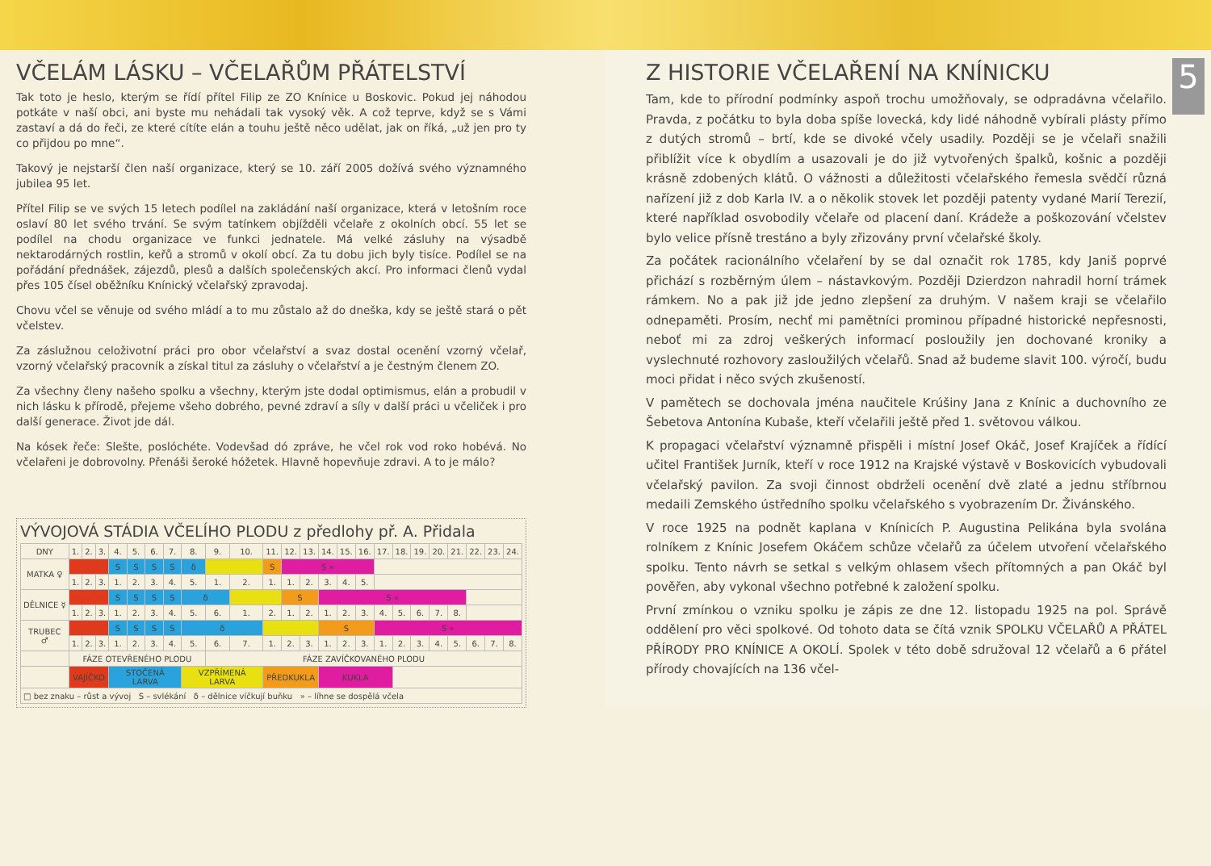VČELÁM LÁSKU – VČELAŘŮM PŘÁTELSTVÍ
Tak toto je heslo, kterým se řídí přítel Filip ze ZO Knínice u Boskovic. Pokud jej náhodou potkáte v naší obci, ani byste mu nehádali tak vysoký věk. A což teprve, když se s Vámi zastaví a dá do řeči, ze které cítíte elán a touhu ještě něco udělat, jak on říká, „už jen pro ty co přijdou po mne“.
Takový je nejstarší člen naší organizace, který se 10. září 2005 dožívá svého významného jubilea 95 let.
Přítel Filip se ve svých 15 letech podílel na zakládání naší organizace, která v letošním roce oslaví 80 let svého trvání. Se svým tatínkem objížděli včelaře z okolních obcí. 55 let se podílel na chodu organizace ve funkci jednatele. Má velké zásluhy na výsadbě nektarodárných rostlin, keřů a stromů v okolí obcí. Za tu dobu jich byly tisíce. Podílel se na pořádání přednášek, zájezdů, plesů a dalších společenských akcí. Pro informaci členů vydal přes 105 čísel oběžníku Knínický včelařský zpravodaj.
Chovu včel se věnuje od svého mládí a to mu zůstalo až do dneška, kdy se ještě stará o pět včelstev.
Za záslužnou celoživotní práci pro obor včelařství a svaz dostal ocenění vzorný včelař, vzorný včelařský pracovník a získal titul za zásluhy o včelařství a je čestným členem ZO.
Za všechny členy našeho spolku a všechny, kterým jste dodal optimismus, elán a probudil v nich lásku k přírodě, přejeme všeho dobrého, pevné zdraví a síly v další práci u včeliček i pro další generace. Život jde dál.
Na kósek řeče: Slešte, poslóchéte. Vodevšad dó zpráve, he včel rok vod roko hobévá. No včelařeni je dobrovolny. Přenáši šeroké hóžetek. Hlavně hopevňuje zdravi. A to je málo?
VÝVOJOVÁ STÁDIA VČELÍHO PLODU z předlohy př. A. Přidala
| DNY | 1. | 2. | 3. | 4. | 5. | 6. | 7. | 8. | 9. | 10. | 11. | 12. | 13. | 14. | 15. | 16. | 17. | 18. | 19. | 20. | 21. | 22. | 23. | 24. |
| MATKA ♀ | | | | S | S | S | S | δ | | | S | S » | | | | | | | | | | | | |
| | 1. | 2. | 3. | 1. | 2. | 3. | 4. | 5. | 1. | 2. | 1. | 1. | 2. | 3. | 4. | 5. | | | | | | | | |
| DĚLNICE ☿ | | | | S | S | S | S | δ | | | | S | | S » | | | | | | | | | | |
| | 1. | 2. | 3. | 1. | 2. | 3. | 4. | 5. | 6. | 1. | 2. | 1. | 2. | 1. | 2. | 3. | 4. | 5. | 6. | 7. | 8. | | | |
| TRUBEC ♂ | | | | S | S | S | S | δ | | | | | | S | | | S » | | | | | | | |
| | 1. | 2. | 3. | 1. | 2. | 3. | 4. | 5. | 6. | 7. | 1. | 2. | 3. | 1. | 2. | 3. | 1. | 2. | 3. | 4. | 5. | 6. | 7. | 8. |
| | FÁZE OTEVŘENÉHO PLODU | | | | | | | | FÁZE ZAVÍČKOVANÉHO PLODU | | | | | | | | | | | | | | | |
| | VAJÍČKO | | | STOČENÁ LARVA | | | | VZPŘÍMENÁ LARVA | | | PŘEDKUKLA | | | KUKLA | | | | | | | | | | |
| □ bez znaku – růst a vývoj S – svlékání δ – dělnice víčkují buňku » – líhne se dospělá včela | | | | | | | | | | | | | | | | | | | | | | | | |
5
Z HISTORIE VČELAŘENÍ NA KNÍNICKU
Tam, kde to přírodní podmínky aspoň trochu umožňovaly, se odpradávna včelařilo. Pravda, z počátku to byla doba spíše lovecká, kdy lidé náhodně vybírali plásty přímo z dutých stromů – brtí, kde se divoké včely usadily. Později se je včelaři snažili přiblížit více k obydlím a usazovali je do již vytvořených špalků, košnic a později krásně zdobených klátů. O vážnosti a důležitosti včelařského řemesla svědčí různá nařízení již z dob Karla IV. a o několik stovek let později patenty vydané Marií Terezií, které například osvobodily včelaře od placení daní. Krádeže a poškozování včelstev bylo velice přísně trestáno a byly zřizovány první včelařské školy.
Za počátek racionálního včelaření by se dal označit rok 1785, kdy Janiš poprvé přichází s rozběrným úlem – nástavkovým. Později Dzierdzon nahradil horní trámek rámkem. No a pak již jde jedno zlepšení za druhým. V našem kraji se včelařilo odnepaměti. Prosím, nechť mi pamětníci prominou případné historické nepřesnosti, neboť mi za zdroj veškerých informací posloužily jen dochované kroniky a vyslechnuté rozhovory zasloužilých včelařů. Snad až budeme slavit 100. výročí, budu moci přidat i něco svých zkušeností.
V pamětech se dochovala jména naučitele Krúšiny Jana z Knínic a duchovního ze Šebetova Antonína Kubaše, kteří včelařili ještě před 1. světovou válkou.
K propagaci včelařství významně přispěli i místní Josef Okáč, Josef Krajíček a řídící učitel František Jurník, kteří v roce 1912 na Krajské výstavě v Boskovicích vybudovali včelařský pavilon. Za svoji činnost obdrželi ocenění dvě zlaté a jednu stříbrnou medaili Zemského ústředního spolku včelařského s vyobrazením Dr. Živánského.
V roce 1925 na podnět kaplana v Knínicích P. Augustina Pelikána byla svolána rolníkem z Knínic Josefem Okáčem schůze včelařů za účelem utvoření včelařského spolku. Tento návrh se setkal s velkým ohlasem všech přítomných a pan Okáč byl pověřen, aby vykonal všechno potřebné k založení spolku.
První zmínkou o vzniku spolku je zápis ze dne 12. listopadu 1925 na pol. Správě oddělení pro věci spolkové. Od tohoto data se čítá vznik SPOLKU VČELAŘŮ A PŘÁTEL PŘÍRODY PRO KNÍNICE A OKOLÍ. Spolek v této době sdružoval 12 včelařů a 6 přátel přírody chovajících na 136 včel-